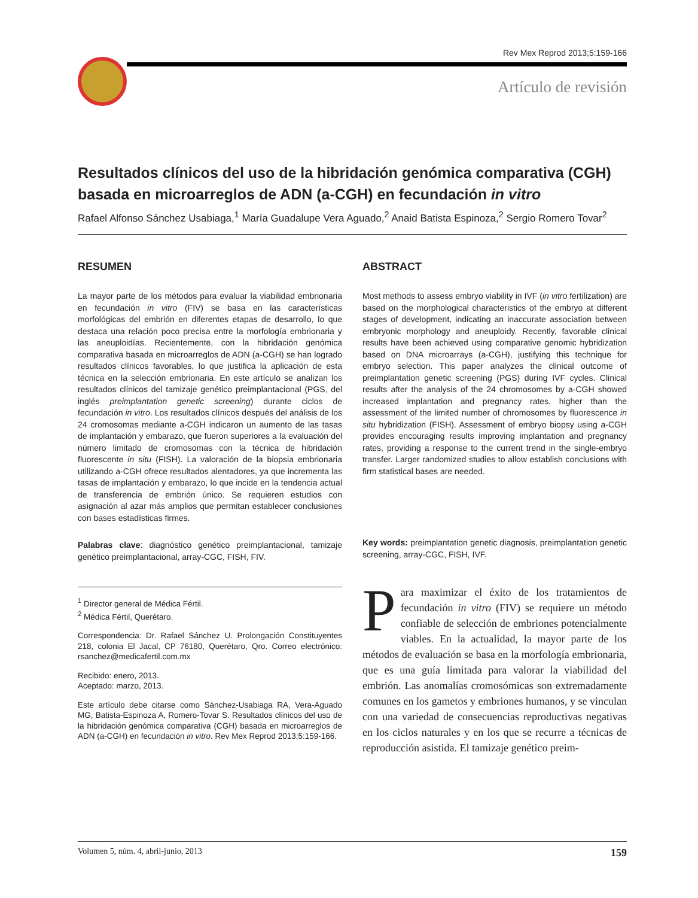Rev Mex Reprod 2013;5:159-166
Artículo de revisión
Resultados clínicos del uso de la hibridación genómica comparativa (CGH) basada en microarreglos de ADN (a-CGH) en fecundación in vitro
Rafael Alfonso Sánchez Usabiaga,<sup>1</sup> María Guadalupe Vera Aguado,<sup>2</sup> Anaid Batista Espinoza,<sup>2</sup> Sergio Romero Tovar<sup>2</sup>
RESUMEN
La mayor parte de los métodos para evaluar la viabilidad embrionaria en fecundación in vitro (FIV) se basa en las características morfológicas del embrión en diferentes etapas de desarrollo, lo que destaca una relación poco precisa entre la morfología embrionaria y las aneuploidías. Recientemente, con la hibridación genómica comparativa basada en microarreglos de ADN (a-CGH) se han logrado resultados clínicos favorables, lo que justifica la aplicación de esta técnica en la selección embrionaria. En este artículo se analizan los resultados clínicos del tamizaje genético preimplantacional (PGS, del inglés preimplantation genetic screening) durante ciclos de fecundación in vitro. Los resultados clínicos después del análisis de los 24 cromosomas mediante a-CGH indicaron un aumento de las tasas de implantación y embarazo, que fueron superiores a la evaluación del número limitado de cromosomas con la técnica de hibridación fluorescente in situ (FISH). La valoración de la biopsia embrionaria utilizando a-CGH ofrece resultados alentadores, ya que incrementa las tasas de implantación y embarazo, lo que incide en la tendencia actual de transferencia de embrión único. Se requieren estudios con asignación al azar más amplios que permitan establecer conclusiones con bases estadísticas firmes.
Palabras clave: diagnóstico genético preimplantacional, tamizaje genético preimplantacional, array-CGC, FISH, FIV.
<sup>1</sup> Director general de Médica Fértil.
<sup>2</sup> Médica Fértil, Querétaro.
Correspondencia: Dr. Rafael Sánchez U. Prolongación Constituyentes 218, colonia El Jacal, CP 76180, Querétaro, Qro. Correo electrónico: rsanchez@medicafertil.com.mx
Recibido: enero, 2013.
Aceptado: marzo, 2013.
Este artículo debe citarse como Sánchez-Usabiaga RA, Vera-Aguado MG, Batista-Espinoza A, Romero-Tovar S. Resultados clínicos del uso de la hibridación genómica comparativa (CGH) basada en microarreglos de ADN (a-CGH) en fecundación in vitro. Rev Mex Reprod 2013;5:159-166.
ABSTRACT
Most methods to assess embryo viability in IVF (in vitro fertilization) are based on the morphological characteristics of the embryo at different stages of development, indicating an inaccurate association between embryonic morphology and aneuploidy. Recently, favorable clinical results have been achieved using comparative genomic hybridization based on DNA microarrays (a-CGH), justifying this technique for embryo selection. This paper analyzes the clinical outcome of preimplantation genetic screening (PGS) during IVF cycles. Clinical results after the analysis of the 24 chromosomes by a-CGH showed increased implantation and pregnancy rates, higher than the assessment of the limited number of chromosomes by fluorescence in situ hybridization (FISH). Assessment of embryo biopsy using a-CGH provides encouraging results improving implantation and pregnancy rates, providing a response to the current trend in the single-embryo transfer. Larger randomized studies to allow establish conclusions with firm statistical bases are needed.
Key words: preimplantation genetic diagnosis, preimplantation genetic screening, array-CGC, FISH, IVF.
Para maximizar el éxito de los tratamientos de fecundación in vitro (FIV) se requiere un método confiable de selección de embriones potencialmente viables. En la actualidad, la mayor parte de los métodos de evaluación se basa en la morfología embrionaria, que es una guía limitada para valorar la viabilidad del embrión. Las anomalías cromosómicas son extremadamente comunes en los gametos y embriones humanos, y se vinculan con una variedad de consecuencias reproductivas negativas en los ciclos naturales y en los que se recurre a técnicas de reproducción asistida. El tamizaje genético preim-
Volumen 5, núm. 4, abril-junio, 2013 159